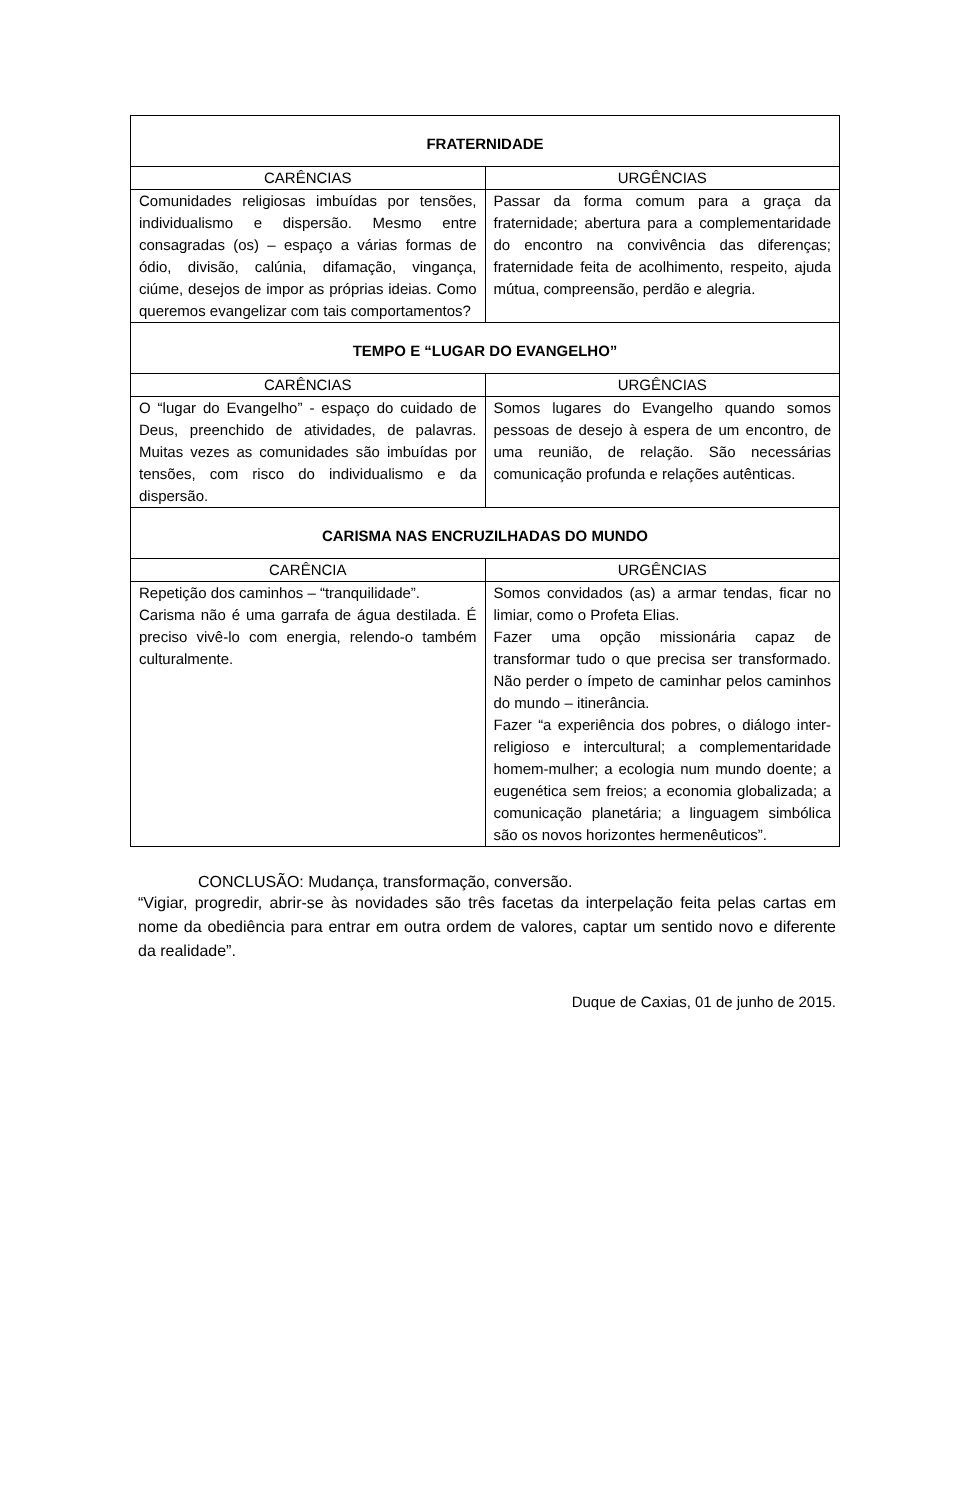| FRATERNIDADE | |
| --- | --- |
| CARÊNCIAS | URGÊNCIAS |
| Comunidades religiosas imbuídas por tensões, individualismo e dispersão. Mesmo entre consagradas (os) – espaço a várias formas de ódio, divisão, calúnia, difamação, vingança, ciúme, desejos de impor as próprias ideias. Como queremos evangelizar com tais comportamentos? | Passar da forma comum para a graça da fraternidade; abertura para a complementaridade do encontro na convivência das diferenças; fraternidade feita de acolhimento, respeito, ajuda mútua, compreensão, perdão e alegria. |
| TEMPO E “LUGAR DO EVANGELHO” | |
| CARÊNCIAS | URGÊNCIAS |
| O “lugar do Evangelho” - espaço do cuidado de Deus, preenchido de atividades, de palavras. Muitas vezes as comunidades são imbuídas por tensões, com risco do individualismo e da dispersão. | Somos lugares do Evangelho quando somos pessoas de desejo à espera de um encontro, de uma reunião, de relação. São necessárias comunicação profunda e relações autênticas. |
| CARISMA NAS ENCRUZILHADAS DO MUNDO | |
| CARÊNCIA | URGÊNCIAS |
| Repetição dos caminhos – “tranquilidade”. Carisma não é uma garrafa de água destilada. É preciso vivê-lo com energia, relendo-o também culturalmente. | Somos convidados (as) a armar tendas, ficar no limiar, como o Profeta Elias. Fazer uma opção missionária capaz de transformar tudo o que precisa ser transformado. Não perder o ímpeto de caminhar pelos caminhos do mundo – itinerância. Fazer “a experiência dos pobres, o diálogo inter-religioso e intercultural; a complementaridade homem-mulher; a ecologia num mundo doente; a eugenética sem freios; a economia globalizada; a comunicação planetária; a linguagem simbólica são os novos horizontes hermenêuticos”. |
CONCLUSÃO: Mudança, transformação, conversão.
“Vigiar, progredir, abrir-se às novidades são três facetas da interpelação feita pelas cartas em nome da obediência para entrar em outra ordem de valores, captar um sentido novo e diferente da realidade”.
Duque de Caxias, 01 de junho de 2015.